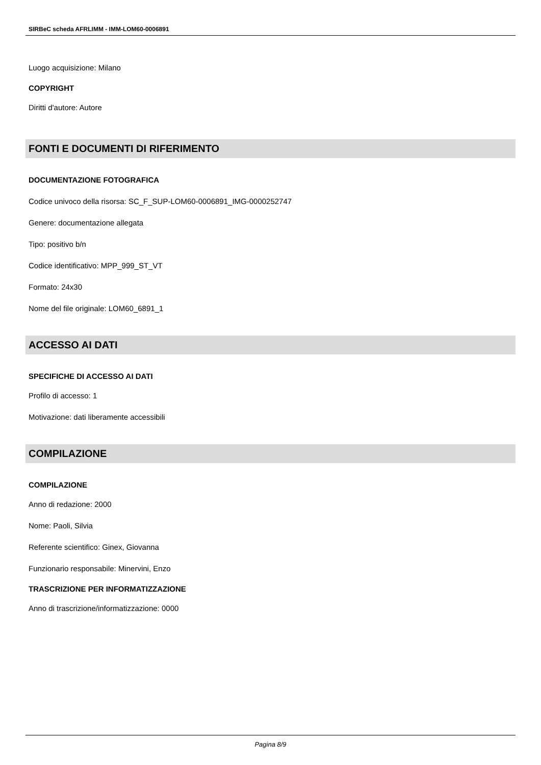SIRBeC scheda AFRLIMM - IMM-LOM60-0006891
Luogo acquisizione: Milano
COPYRIGHT
Diritti d'autore: Autore
FONTI E DOCUMENTI DI RIFERIMENTO
DOCUMENTAZIONE FOTOGRAFICA
Codice univoco della risorsa: SC_F_SUP-LOM60-0006891_IMG-0000252747
Genere: documentazione allegata
Tipo: positivo b/n
Codice identificativo: MPP_999_ST_VT
Formato: 24x30
Nome del file originale: LOM60_6891_1
ACCESSO AI DATI
SPECIFICHE DI ACCESSO AI DATI
Profilo di accesso: 1
Motivazione: dati liberamente accessibili
COMPILAZIONE
COMPILAZIONE
Anno di redazione: 2000
Nome: Paoli, Silvia
Referente scientifico: Ginex, Giovanna
Funzionario responsabile: Minervini, Enzo
TRASCRIZIONE PER INFORMATIZZAZIONE
Anno di trascrizione/informatizzazione: 0000
Pagina 8/9